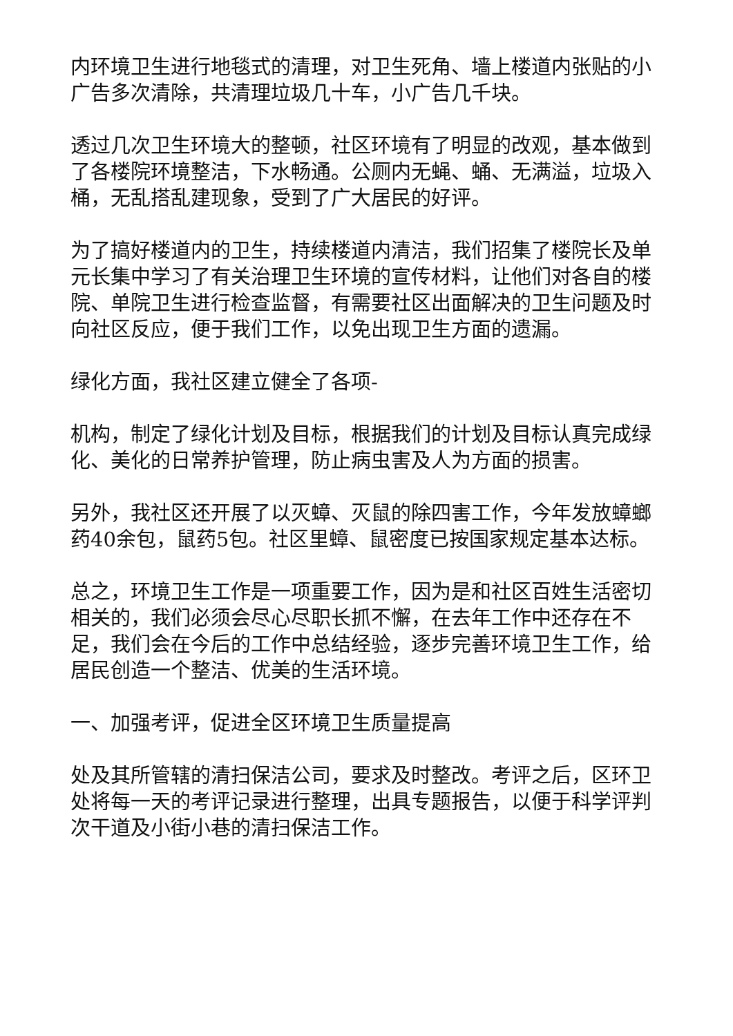内环境卫生进行地毯式的清理，对卫生死角、墙上楼道内张贴的小广告多次清除，共清理垃圾几十车，小广告几千块。
透过几次卫生环境大的整顿，社区环境有了明显的改观，基本做到了各楼院环境整洁，下水畅通。公厕内无蝇、蛹、无满溢，垃圾入桶，无乱搭乱建现象，受到了广大居民的好评。
为了搞好楼道内的卫生，持续楼道内清洁，我们招集了楼院长及单元长集中学习了有关治理卫生环境的宣传材料，让他们对各自的楼院、单院卫生进行检查监督，有需要社区出面解决的卫生问题及时向社区反应，便于我们工作，以免出现卫生方面的遗漏。
绿化方面，我社区建立健全了各项-
机构，制定了绿化计划及目标，根据我们的计划及目标认真完成绿化、美化的日常养护管理，防止病虫害及人为方面的损害。
另外，我社区还开展了以灭蟑、灭鼠的除四害工作，今年发放蟑螂药40余包，鼠药5包。社区里蟑、鼠密度已按国家规定基本达标。
总之，环境卫生工作是一项重要工作，因为是和社区百姓生活密切相关的，我们必须会尽心尽职长抓不懈，在去年工作中还存在不足，我们会在今后的工作中总结经验，逐步完善环境卫生工作，给居民创造一个整洁、优美的生活环境。
一、加强考评，促进全区环境卫生质量提高
处及其所管辖的清扫保洁公司，要求及时整改。考评之后，区环卫处将每一天的考评记录进行整理，出具专题报告，以便于科学评判次干道及小街小巷的清扫保洁工作。